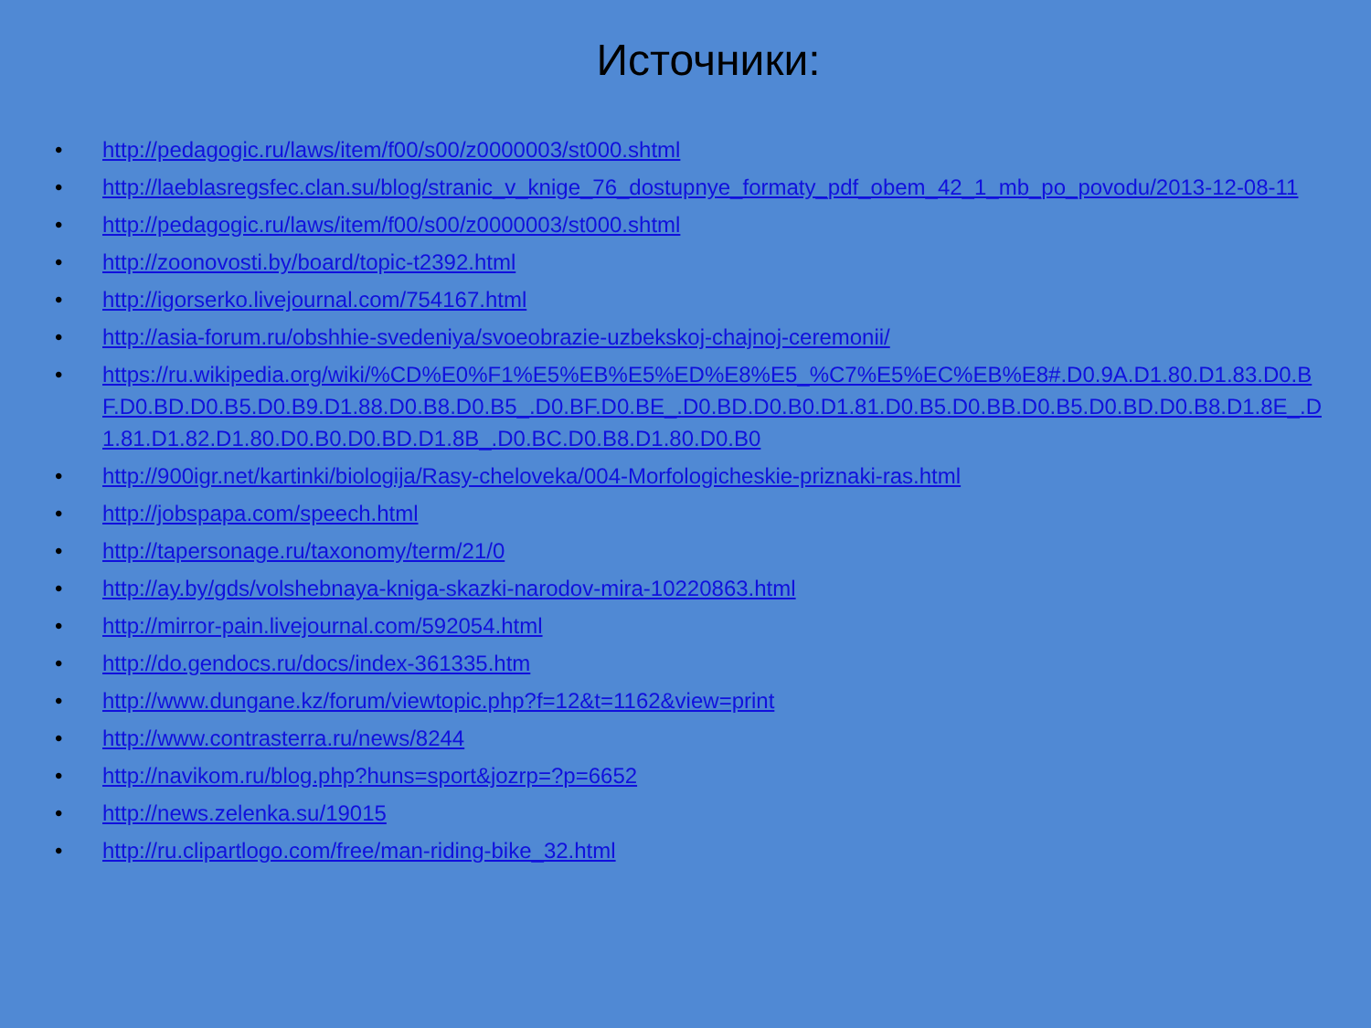Источники:
• http://pedagogic.ru/laws/item/f00/s00/z0000003/st000.shtml
• http://laeblasregsfec.clan.su/blog/stranic_v_knige_76_dostupnye_formaty_pdf_obem_42_1_mb_po_povodu/2013-12-08-11
• http://pedagogic.ru/laws/item/f00/s00/z0000003/st000.shtml
• http://zoonovosti.by/board/topic-t2392.html
• http://igorserko.livejournal.com/754167.html
• http://asia-forum.ru/obshhie-svedeniya/svoeobrazie-uzbekskoj-chajnoj-ceremonii/
• https://ru.wikipedia.org/wiki/%CD%E0%F1%E5%EB%E5%ED%E8%E5_%C7%E5%EC%EB%E8#.D0.9A.D1.80.D1.83.D0.BF.D0.BD.D0.B5.D0.B9.D1.88.D0.B8.D0.B5_.D0.BF.D0.BE_.D0.BD.D0.B0.D1.81.D0.B5.D0.BB.D0.B5.D0.BD.D0.B8.D1.8E_.D1.81.D1.82.D1.80.D0.B0.D0.BD.D1.8B_.D0.BC.D0.B8.D1.80.D0.B0
• http://900igr.net/kartinki/biologija/Rasy-cheloveka/004-Morfologicheskie-priznaki-ras.html
• http://jobspapa.com/speech.html
• http://tapersonage.ru/taxonomy/term/21/0
• http://ay.by/gds/volshebnaya-kniga-skazki-narodov-mira-10220863.html
• http://mirror-pain.livejournal.com/592054.html
• http://do.gendocs.ru/docs/index-361335.htm
• http://www.dungane.kz/forum/viewtopic.php?f=12&t=1162&view=print
• http://www.contrasterra.ru/news/8244
• http://navikom.ru/blog.php?huns=sport&jozrp=?p=6652
• http://news.zelenka.su/19015
• http://ru.clipartlogo.com/free/man-riding-bike_32.html